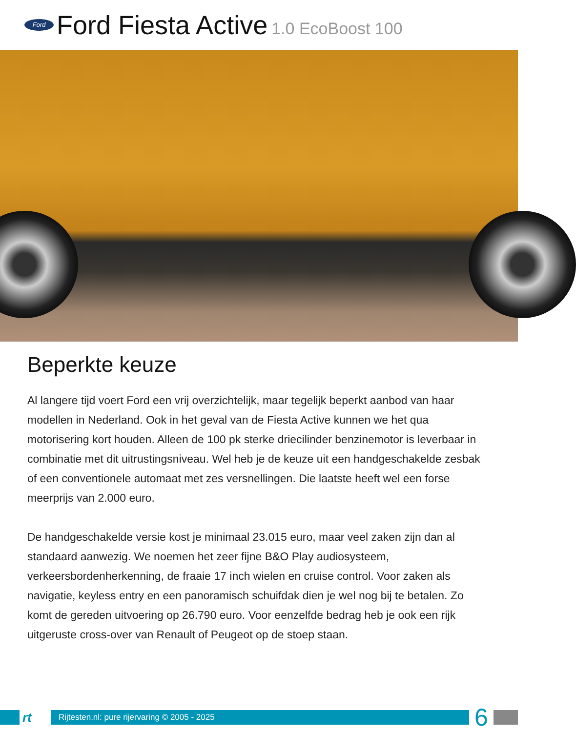Ford
Ford Fiesta Active 1.0 EcoBoost 100
Beperkte keuze
Al langere tijd voert Ford een vrij overzichtelijk, maar tegelijk beperkt aanbod van haar modellen in Nederland. Ook in het geval van de Fiesta Active kunnen we het qua motorisering kort houden. Alleen de 100 pk sterke driecilinder benzinemotor is leverbaar in combinatie met dit uitrustingsniveau. Wel heb je de keuze uit een handgeschakelde zesbak of een conventionele automaat met zes versnellingen. Die laatste heeft wel een forse meerprijs van 2.000 euro.
De handgeschakelde versie kost je minimaal 23.015 euro, maar veel zaken zijn dan al standaard aanwezig. We noemen het zeer fijne B&O Play audiosysteem, verkeersbordenherkenning, de fraaie 17 inch wielen en cruise control. Voor zaken als navigatie, keyless entry en een panoramisch schuifdak dien je wel nog bij te betalen. Zo komt de gereden uitvoering op 26.790 euro. Voor eenzelfde bedrag heb je ook een rijk uitgeruste cross-over van Renault of Peugeot op de stoep staan.
rt
Rijtesten.nl: pure rijervaring © 2005 - 2025
6